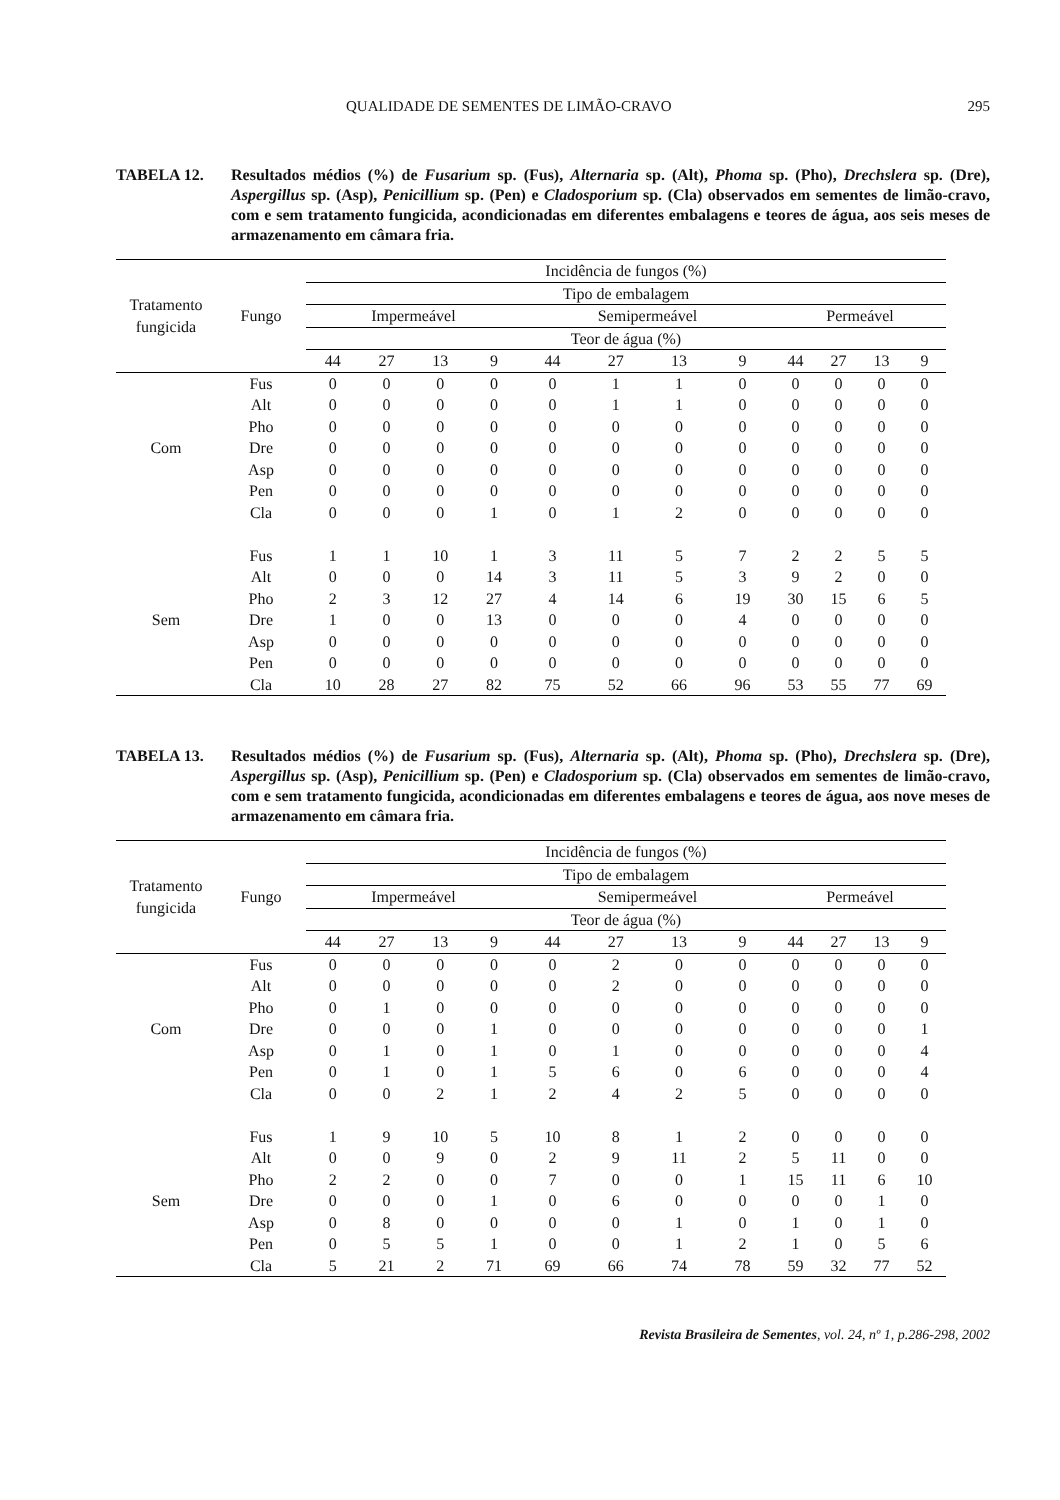QUALIDADE DE SEMENTES DE LIMÃO-CRAVO 295
TABELA 12. Resultados médios (%) de Fusarium sp. (Fus), Alternaria sp. (Alt), Phoma sp. (Pho), Drechslera sp. (Dre), Aspergillus sp. (Asp), Penicillium sp. (Pen) e Cladosporium sp. (Cla) observados em sementes de limão-cravo, com e sem tratamento fungicida, acondicionadas em diferentes embalagens e teores de água, aos seis meses de armazenamento em câmara fria.
| Tratamento fungicida | Fungo | Incidência de fungos (%) | | | | | | | | | | | |
| --- | --- | --- | --- | --- | --- | --- | --- | --- | --- | --- | --- | --- | --- |
| | | Tipo de embalagem | | | | | | | | | | | |
| | | Impermeável | | | | Semipermeável | | | | Permeável | | | |
| | | Teor de água (%) | | | | | | | | | | | |
| | | 44 | 27 | 13 | 9 | 44 | 27 | 13 | 9 | 44 | 27 | 13 | 9 |
| Com | Fus | 0 | 0 | 0 | 0 | 0 | 1 | 1 | 0 | 0 | 0 | 0 | 0 |
| | Alt | 0 | 0 | 0 | 0 | 0 | 1 | 1 | 0 | 0 | 0 | 0 | 0 |
| | Pho | 0 | 0 | 0 | 0 | 0 | 0 | 0 | 0 | 0 | 0 | 0 | 0 |
| | Dre | 0 | 0 | 0 | 0 | 0 | 0 | 0 | 0 | 0 | 0 | 0 | 0 |
| | Asp | 0 | 0 | 0 | 0 | 0 | 0 | 0 | 0 | 0 | 0 | 0 | 0 |
| | Pen | 0 | 0 | 0 | 0 | 0 | 0 | 0 | 0 | 0 | 0 | 0 | 0 |
| | Cla | 0 | 0 | 0 | 1 | 0 | 1 | 2 | 0 | 0 | 0 | 0 | 0 |
| Sem | Fus | 1 | 1 | 10 | 1 | 3 | 11 | 5 | 7 | 2 | 2 | 5 | 5 |
| | Alt | 0 | 0 | 0 | 14 | 3 | 11 | 5 | 3 | 9 | 2 | 0 | 0 |
| | Pho | 2 | 3 | 12 | 27 | 4 | 14 | 6 | 19 | 30 | 15 | 6 | 5 |
| | Dre | 1 | 0 | 0 | 13 | 0 | 0 | 0 | 4 | 0 | 0 | 0 | 0 |
| | Asp | 0 | 0 | 0 | 0 | 0 | 0 | 0 | 0 | 0 | 0 | 0 | 0 |
| | Pen | 0 | 0 | 0 | 0 | 0 | 0 | 0 | 0 | 0 | 0 | 0 | 0 |
| | Cla | 10 | 28 | 27 | 82 | 75 | 52 | 66 | 96 | 53 | 55 | 77 | 69 |
TABELA 13. Resultados médios (%) de Fusarium sp. (Fus), Alternaria sp. (Alt), Phoma sp. (Pho), Drechslera sp. (Dre), Aspergillus sp. (Asp), Penicillium sp. (Pen) e Cladosporium sp. (Cla) observados em sementes de limão-cravo, com e sem tratamento fungicida, acondicionadas em diferentes embalagens e teores de água, aos nove meses de armazenamento em câmara fria.
| Tratamento fungicida | Fungo | Incidência de fungos (%) | | | | | | | | | | | |
| --- | --- | --- | --- | --- | --- | --- | --- | --- | --- | --- | --- | --- | --- |
| | | Tipo de embalagem | | | | | | | | | | | |
| | | Impermeável | | | | Semipermeável | | | | Permeável | | | |
| | | Teor de água (%) | | | | | | | | | | | |
| | | 44 | 27 | 13 | 9 | 44 | 27 | 13 | 9 | 44 | 27 | 13 | 9 |
| Com | Fus | 0 | 0 | 0 | 0 | 0 | 2 | 0 | 0 | 0 | 0 | 0 | 0 |
| | Alt | 0 | 0 | 0 | 0 | 0 | 2 | 0 | 0 | 0 | 0 | 0 | 0 |
| | Pho | 0 | 1 | 0 | 0 | 0 | 0 | 0 | 0 | 0 | 0 | 0 | 0 |
| | Dre | 0 | 0 | 0 | 1 | 0 | 0 | 0 | 0 | 0 | 0 | 0 | 1 |
| | Asp | 0 | 1 | 0 | 1 | 0 | 1 | 0 | 0 | 0 | 0 | 0 | 4 |
| | Pen | 0 | 1 | 0 | 1 | 5 | 6 | 0 | 6 | 0 | 0 | 0 | 4 |
| | Cla | 0 | 0 | 2 | 1 | 2 | 4 | 2 | 5 | 0 | 0 | 0 | 0 |
| Sem | Fus | 1 | 9 | 10 | 5 | 10 | 8 | 1 | 2 | 0 | 0 | 0 | 0 |
| | Alt | 0 | 0 | 9 | 0 | 2 | 9 | 11 | 2 | 5 | 11 | 0 | 0 |
| | Pho | 2 | 2 | 0 | 0 | 7 | 0 | 0 | 1 | 15 | 11 | 6 | 10 |
| | Dre | 0 | 0 | 0 | 1 | 0 | 6 | 0 | 0 | 0 | 0 | 1 | 0 |
| | Asp | 0 | 8 | 0 | 0 | 0 | 0 | 1 | 0 | 1 | 0 | 1 | 0 |
| | Pen | 0 | 5 | 5 | 1 | 0 | 0 | 1 | 2 | 1 | 0 | 5 | 6 |
| | Cla | 5 | 21 | 2 | 71 | 69 | 66 | 74 | 78 | 59 | 32 | 77 | 52 |
Revista Brasileira de Sementes, vol. 24, nº 1, p.286-298, 2002